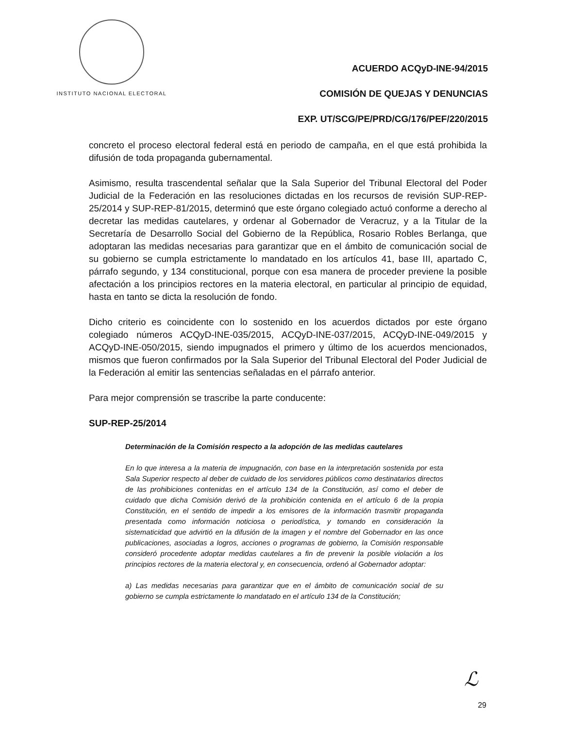INSTITUTO NACIONAL ELECTORAL
ACUERDO ACQyD-INE-94/2015
COMISIÓN DE QUEJAS Y DENUNCIAS
EXP. UT/SCG/PE/PRD/CG/176/PEF/220/2015
concreto el proceso electoral federal está en periodo de campaña, en el que está prohibida la difusión de toda propaganda gubernamental.
Asimismo, resulta trascendental señalar que la Sala Superior del Tribunal Electoral del Poder Judicial de la Federación en las resoluciones dictadas en los recursos de revisión SUP-REP-25/2014 y SUP-REP-81/2015, determinó que este órgano colegiado actuó conforme a derecho al decretar las medidas cautelares, y ordenar al Gobernador de Veracruz, y a la Titular de la Secretaría de Desarrollo Social del Gobierno de la República, Rosario Robles Berlanga, que adoptaran las medidas necesarias para garantizar que en el ámbito de comunicación social de su gobierno se cumpla estrictamente lo mandatado en los artículos 41, base III, apartado C, párrafo segundo, y 134 constitucional, porque con esa manera de proceder previene la posible afectación a los principios rectores en la materia electoral, en particular al principio de equidad, hasta en tanto se dicta la resolución de fondo.
Dicho criterio es coincidente con lo sostenido en los acuerdos dictados por este órgano colegiado números ACQyD-INE-035/2015, ACQyD-INE-037/2015, ACQyD-INE-049/2015 y ACQyD-INE-050/2015, siendo impugnados el primero y último de los acuerdos mencionados, mismos que fueron confirmados por la Sala Superior del Tribunal Electoral del Poder Judicial de la Federación al emitir las sentencias señaladas en el párrafo anterior.
Para mejor comprensión se trascribe la parte conducente:
SUP-REP-25/2014
Determinación de la Comisión respecto a la adopción de las medidas cautelares
En lo que interesa a la materia de impugnación, con base en la interpretación sostenida por esta Sala Superior respecto al deber de cuidado de los servidores públicos como destinatarios directos de las prohibiciones contenidas en el artículo 134 de la Constitución, así como el deber de cuidado que dicha Comisión derivó de la prohibición contenida en el artículo 6 de la propia Constitución, en el sentido de impedir a los emisores de la información trasmitir propaganda presentada como información noticiosa o periodística, y tomando en consideración la sistematicidad que advirtió en la difusión de la imagen y el nombre del Gobernador en las once publicaciones, asociadas a logros, acciones o programas de gobierno, la Comisión responsable consideró procedente adoptar medidas cautelares a fin de prevenir la posible violación a los principios rectores de la materia electoral y, en consecuencia, ordenó al Gobernador adoptar:
a) Las medidas necesarias para garantizar que en el ámbito de comunicación social de su gobierno se cumpla estrictamente lo mandatado en el artículo 134 de la Constitución;
ℒ
29